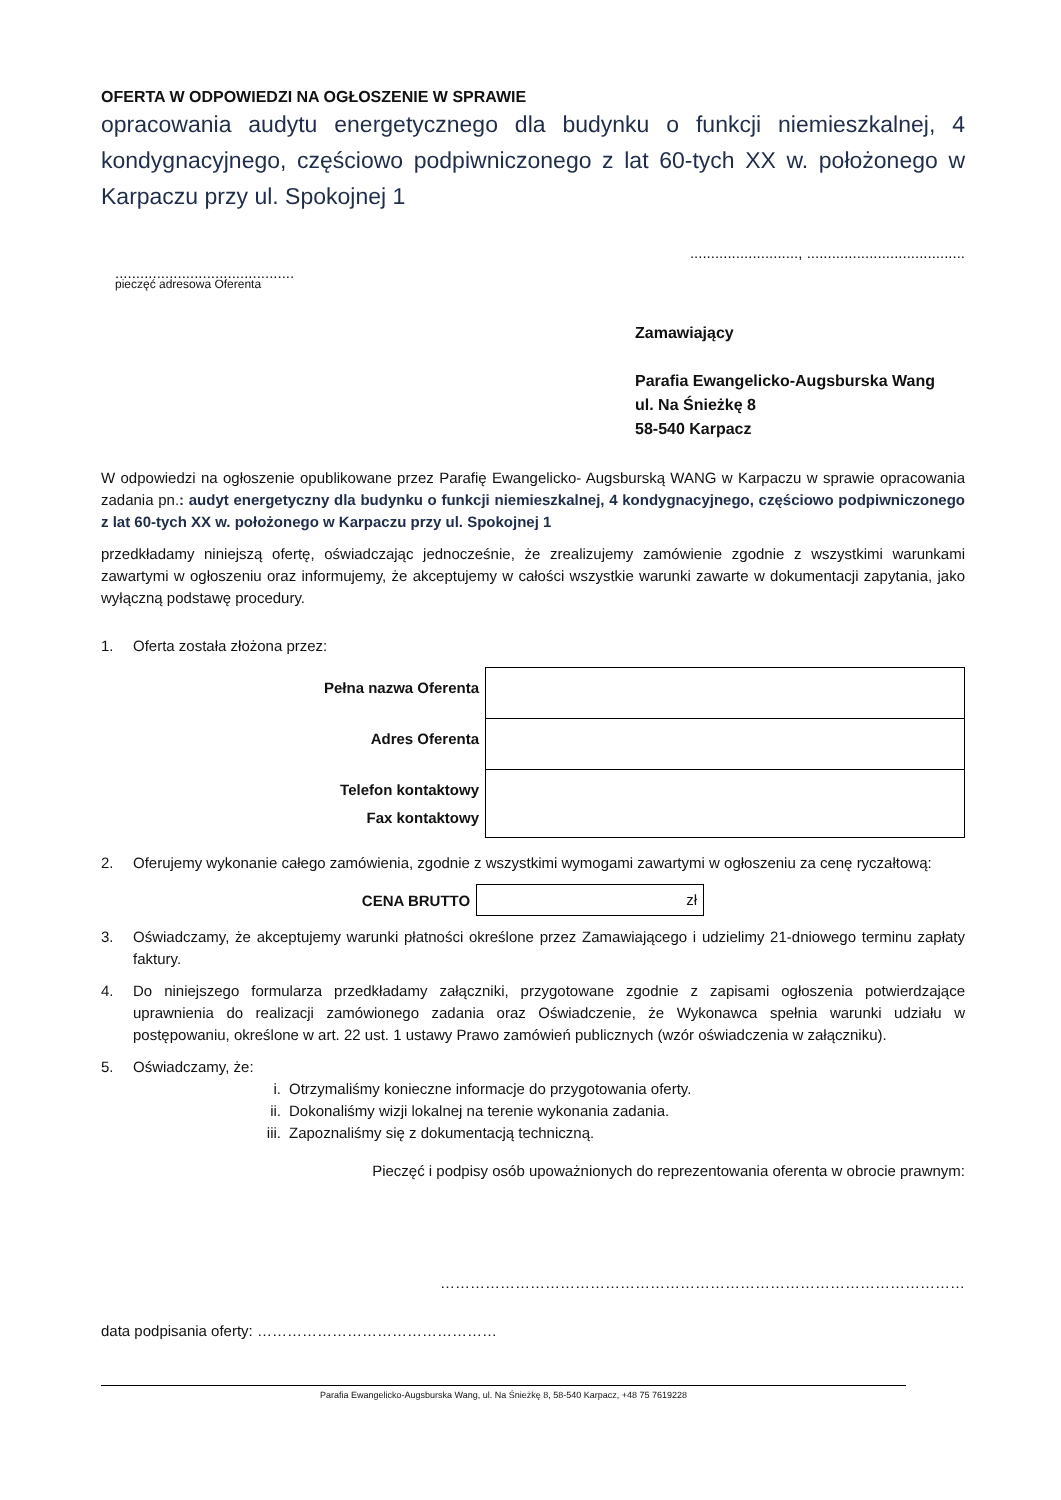OFERTA W ODPOWIEDZI NA OGŁOSZENIE W SPRAWIE
opracowania audytu energetycznego dla budynku o funkcji niemieszkalnej, 4 kondygnacyjnego, częściowo podpiwniczonego z lat 60-tych XX w. położonego w Karpaczu przy ul. Spokojnej 1
.........................., ......................................
...........................................
pieczęć adresowa Oferenta
Zamawiający
Parafia Ewangelicko-Augsburska Wang
ul. Na Śnieżkę 8
58-540 Karpacz
W odpowiedzi na ogłoszenie opublikowane przez Parafię Ewangelicko- Augsburską WANG w Karpaczu w sprawie opracowania zadania pn.: audyt energetyczny dla budynku o funkcji niemieszkalnej, 4 kondygnacyjnego, częściowo podpiwniczonego z lat 60-tych XX w. położonego w Karpaczu przy ul. Spokojnej 1
przedkładamy niniejszą ofertę, oświadczając jednocześnie, że zrealizujemy zamówienie zgodnie z wszystkimi warunkami zawartymi w ogłoszeniu oraz informujemy, że akceptujemy w całości wszystkie warunki zawarte w dokumentacji zapytania, jako wyłączną podstawę procedury.
1. Oferta została złożona przez:
| Pełna nazwa Oferenta | |
| Adres Oferenta | |
| Telefon kontaktowy Fax kontaktowy | |
2. Oferujemy wykonanie całego zamówienia, zgodnie z wszystkimi wymogami zawartymi w ogłoszeniu za cenę ryczałtową:
CENA BRUTTO
zł
3. Oświadczamy, że akceptujemy warunki płatności określone przez Zamawiającego i udzielimy 21-dniowego terminu zapłaty faktury.
4. Do niniejszego formularza przedkładamy załączniki, przygotowane zgodnie z zapisami ogłoszenia potwierdzające uprawnienia do realizacji zamówionego zadania oraz Oświadczenie, że Wykonawca spełnia warunki udziału w postępowaniu, określone w art. 22 ust. 1 ustawy Prawo zamówień publicznych (wzór oświadczenia w załączniku).
5. Oświadczamy, że:
i. Otrzymaliśmy konieczne informacje do przygotowania oferty.
ii. Dokonaliśmy wizji lokalnej na terenie wykonania zadania.
iii. Zapoznaliśmy się z dokumentacją techniczną.
Pieczęć i podpisy osób upoważnionych do reprezentowania oferenta w obrocie prawnym:
……………………………………………………………………………………………
data podpisania oferty: …………………………………………
Parafia Ewangelicko-Augsburska Wang, ul. Na Śnieżkę 8, 58-540 Karpacz, +48 75 7619228